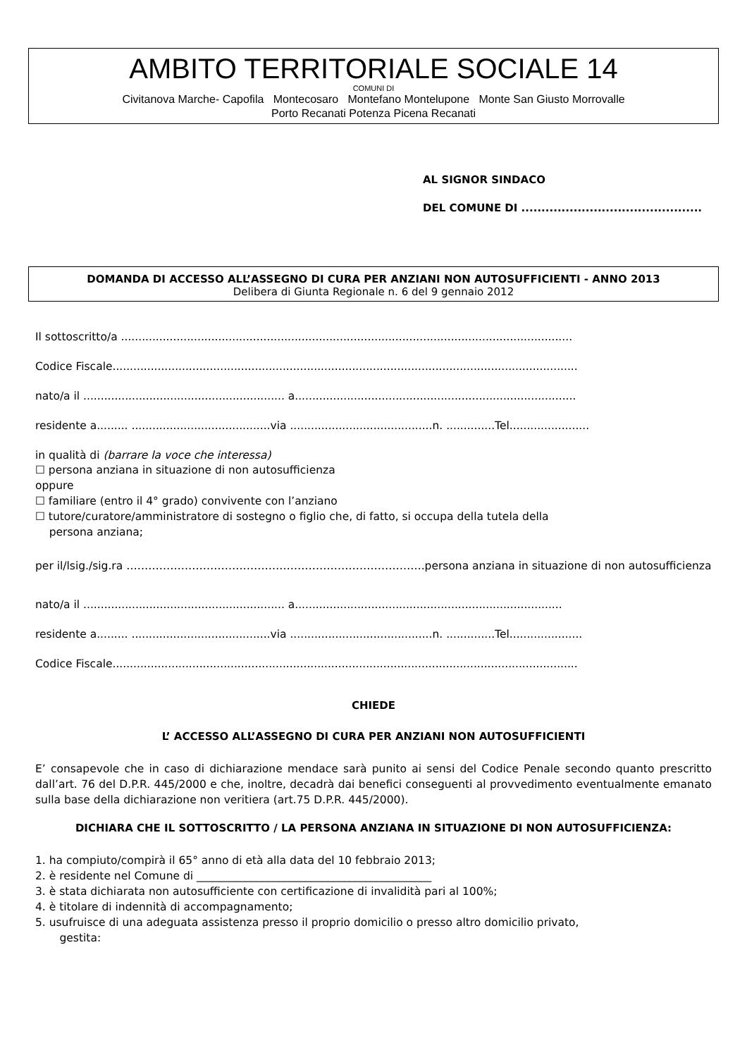AMBITO TERRITORIALE SOCIALE 14
COMUNI DI
Civitanova Marche- Capofila Montecosaro Montefano Montelupone Monte San Giusto Morrovalle
Porto Recanati Potenza Picena Recanati
AL SIGNOR SINDACO
DEL COMUNE DI .............................................
DOMANDA DI ACCESSO ALL’ASSEGNO DI CURA PER ANZIANI NON AUTOSUFFICIENTI - ANNO 2013
Delibera di Giunta Regionale n. 6 del 9 gennaio 2012
Il sottoscritto/a ..................................................................................................................................
Codice Fiscale......................................................................................................................................
nato/a il .......................................................... a.................................................................................
residente a......... ........................................via .........................................n. ..............Tel.......................
in qualità di (barrare la voce che interessa)
☐ persona anziana in situazione di non autosufficienza
oppure
☐ familiare (entro il 4° grado) convivente con l’anziano
☐ tutore/curatore/amministratore di sostegno o figlio che, di fatto, si occupa della tutela della
persona anziana;
per il/lsig./sig.ra ……………………………………………………………………….persona anziana in situazione di non autosufficienza
nato/a il .......................................................... a.............................................................................
residente a......... ........................................via .........................................n. ..............Tel.....................
Codice Fiscale......................................................................................................................................
CHIEDE
L’ ACCESSO ALL’ASSEGNO DI CURA PER ANZIANI NON AUTOSUFFICIENTI
E’ consapevole che in caso di dichiarazione mendace sarà punito ai sensi del Codice Penale secondo quanto prescritto dall’art. 76 del D.P.R. 445/2000 e che, inoltre, decadrà dai benefici conseguenti al provvedimento eventualmente emanato sulla base della dichiarazione non veritiera (art.75 D.P.R. 445/2000).
DICHIARA CHE IL SOTTOSCRITTO / LA PERSONA ANZIANA IN SITUAZIONE DI NON AUTOSUFFICIENZA:
1. ha compiuto/compirà il 65° anno di età alla data del 10 febbraio 2013;
2. è residente nel Comune di ___________________________________________
3. è stata dichiarata non autosufficiente con certificazione di invalidità pari al 100%;
4. è titolare di indennità di accompagnamento;
5. usufruisce di una adeguata assistenza presso il proprio domicilio o presso altro domicilio privato,
gestita: